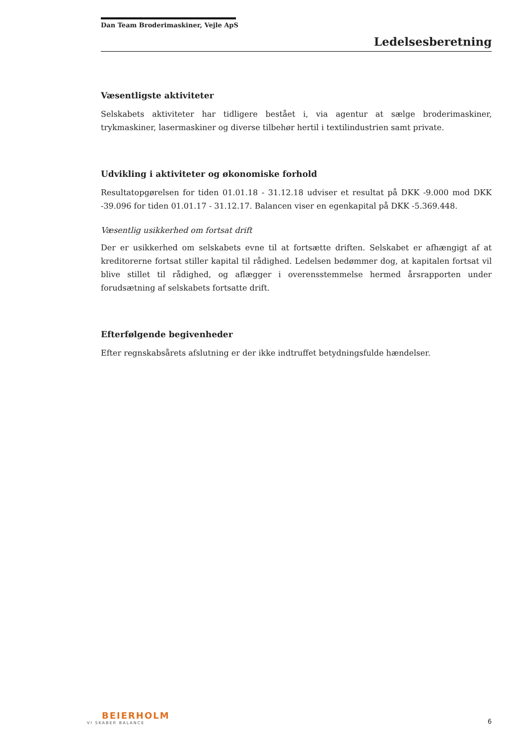Dan Team Broderimaskiner, Vejle ApS
Ledelsesberetning
Væsentligste aktiviteter
Selskabets aktiviteter har tidligere bestået i, via agentur at sælge broderimaskiner, trykmaskiner, lasermaskiner og diverse tilbehør hertil i textilindustrien samt private.
Udvikling i aktiviteter og økonomiske forhold
Resultatopgørelsen for tiden 01.01.18 - 31.12.18 udviser et resultat på DKK -9.000 mod DKK -39.096 for tiden 01.01.17 - 31.12.17. Balancen viser en egenkapital på DKK -5.369.448.
Væsentlig usikkerhed om fortsat drift
Der er usikkerhed om selskabets evne til at fortsætte driften. Selskabet er afhængigt af at kreditorerne fortsat stiller kapital til rådighed. Ledelsen bedømmer dog, at kapitalen fortsat vil blive stillet til rådighed, og aflægger i overensstemmelse hermed årsrapporten under forudsætning af selskabets fortsatte drift.
Efterfølgende begivenheder
Efter regnskabsårets afslutning er der ikke indtruffet betydningsfulde hændelser.
BEIERHOLM
VI SKABER BALANCE
6